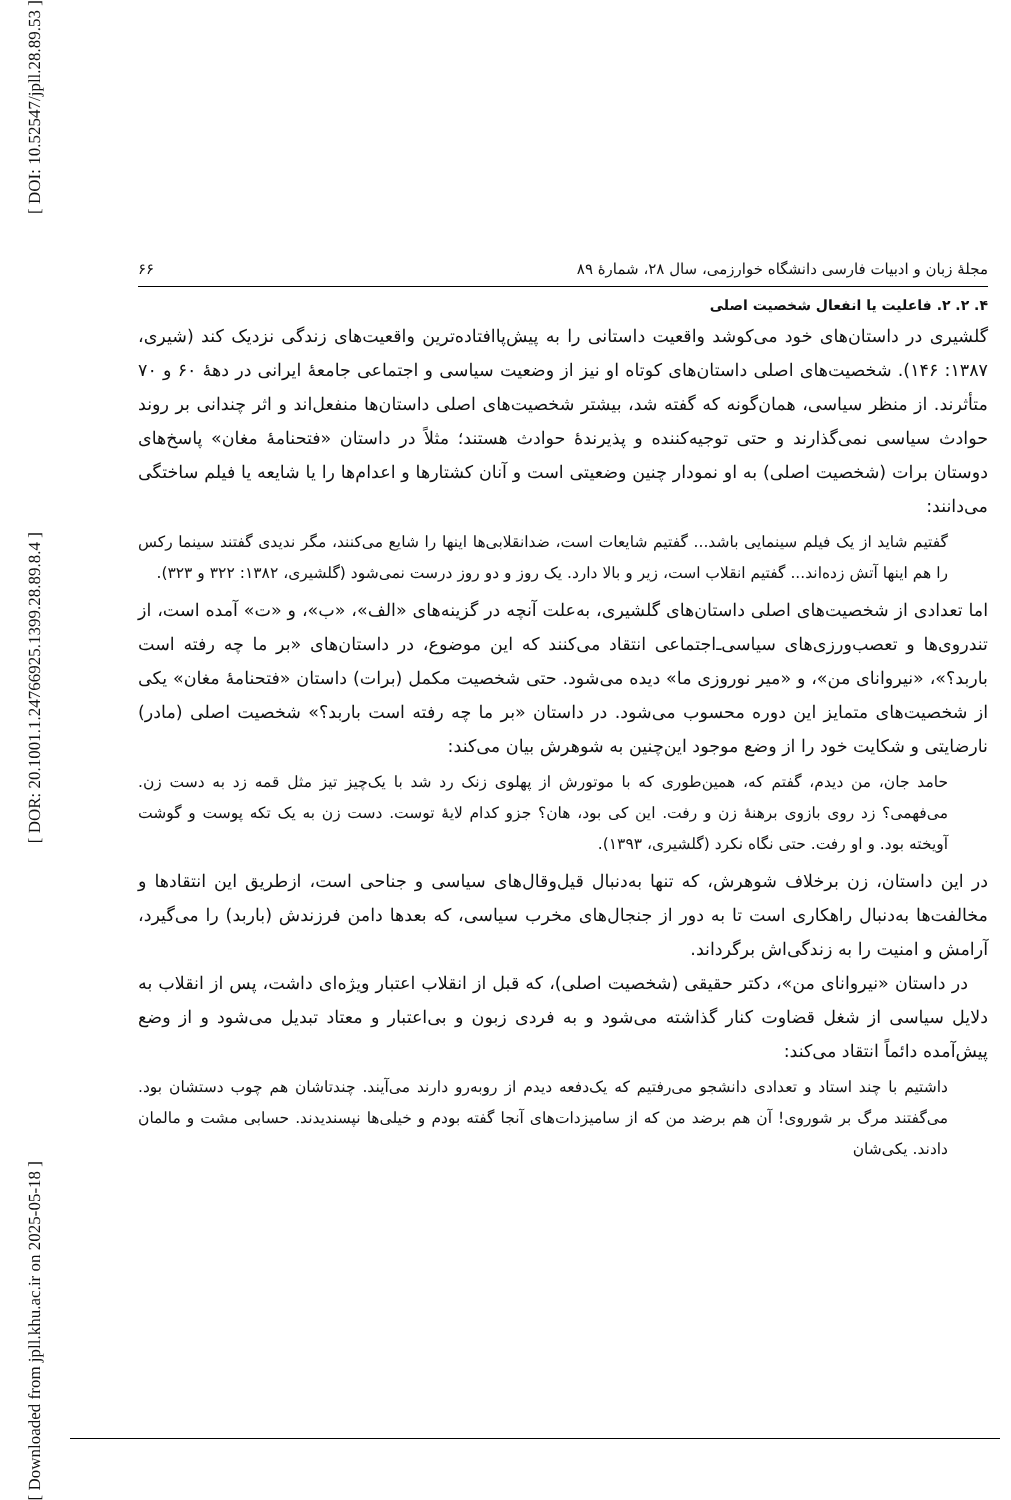[ DOI: 10.52547/jpll.28.89.53 ]
[ DOR: 20.1001.1.24766925.1399.28.89.8.4 ]
[ Downloaded from jpll.khu.ac.ir on 2025-05-18 ]
مجلۀ زبان و ادبیات فارسی دانشگاه خوارزمی، سال ۲۸، شمارۀ ۸۹ ۶۶
۴. ۲. ۲. فاعلیت یا انفعال شخصیت اصلی
گلشیری در داستان‌های خود می‌کوشد واقعیت داستانی را به پیش‌پاافتاده‌ترین واقعیت‌های زندگی نزدیک کند (شیری، ۱۳۸۷: ۱۴۶). شخصیت‌های اصلی داستان‌های کوتاه او نیز از وضعیت سیاسی و اجتماعی جامعۀ ایرانی در دهۀ ۶۰ و ۷۰ متأثرند. از منظر سیاسی، همان‌گونه که گفته شد، بیشتر شخصیت‌های اصلی داستان‌ها منفعل‌اند و اثر چندانی بر روند حوادث سیاسی نمی‌گذارند و حتی توجیه‌کننده و پذیرندۀ حوادث هستند؛ مثلاً در داستان «فتحنامۀ مغان» پاسخ‌های دوستان برات (شخصیت اصلی) به او نمودار چنین وضعیتی است و آنان کشتارها و اعدام‌ها را یا شایعه یا فیلم ساختگی می‌دانند:
گفتیم شاید از یک فیلم سینمایی باشد... گفتیم شایعات است، ضدانقلابی‌ها اینها را شایع می‌کنند، مگر ندیدی گفتند سینما رکس را هم اینها آتش زده‌اند... گفتیم انقلاب است، زیر و بالا دارد. یک روز و دو روز درست نمی‌شود (گلشیری، ۱۳۸۲: ۳۲۲ و ۳۲۳).
اما تعدادی از شخصیت‌های اصلی داستان‌های گلشیری، به‌علت آنچه در گزینه‌های «الف»، «ب»، و «ت» آمده است، از تندروی‌ها و تعصب‌ورزی‌های سیاسی‌ـ‌اجتماعی انتقاد می‌کنند که این موضوع، در داستان‌های «بر ما چه رفته است باربد؟»، «نیروانای من»، و «میر نوروزی ما» دیده می‌شود. حتی شخصیت مکمل (برات) داستان «فتحنامۀ مغان» یکی از شخصیت‌های متمایز این دوره محسوب می‌شود. در داستان «بر ما چه رفته است باربد؟» شخصیت اصلی (مادر) نارضایتی و شکایت خود را از وضع موجود این‌چنین به شوهرش بیان می‌کند:
حامد جان، من دیدم، گفتم که، همین‌طوری که با موتورش از پهلوی زنک رد شد با یک‌چیز تیز مثل قمه زد به دست زن. می‌فهمی؟ زد روی بازوی برهنۀ زن و رفت. این کی بود، هان؟ جزو کدام لایۀ توست. دست زن به یک تکه پوست و گوشت آویخته بود. و او رفت. حتی نگاه نکرد (گلشیری، ۱۳۹۳).
در این داستان، زن برخلاف شوهرش، که تنها به‌دنبال قیل‌وقال‌های سیاسی و جناحی است، ازطریق این انتقادها و مخالفت‌ها به‌دنبال راهکاری است تا به دور از جنجال‌های مخرب سیاسی، که بعدها دامن فرزندش (باربد) را می‌گیرد، آرامش و امنیت را به زندگی‌اش برگرداند.
در داستان «نیروانای من»، دکتر حقیقی (شخصیت اصلی)، که قبل از انقلاب اعتبار ویژه‌ای داشت، پس از انقلاب به دلایل سیاسی از شغل قضاوت کنار گذاشته می‌شود و به فردی زبون و بی‌اعتبار و معتاد تبدیل می‌شود و از وضع پیش‌آمده دائماً انتقاد می‌کند:
داشتیم با چند استاد و تعدادی دانشجو می‌رفتیم که یک‌دفعه دیدم از روبه‌رو دارند می‌آیند. چندتاشان هم چوب دستشان بود. می‌گفتند مرگ بر شوروی! آن هم برضد من که از سامیزدات‌های آنجا گفته بودم و خیلی‌ها نپسندیدند. حسابی مشت و مالمان دادند. یکی‌شان